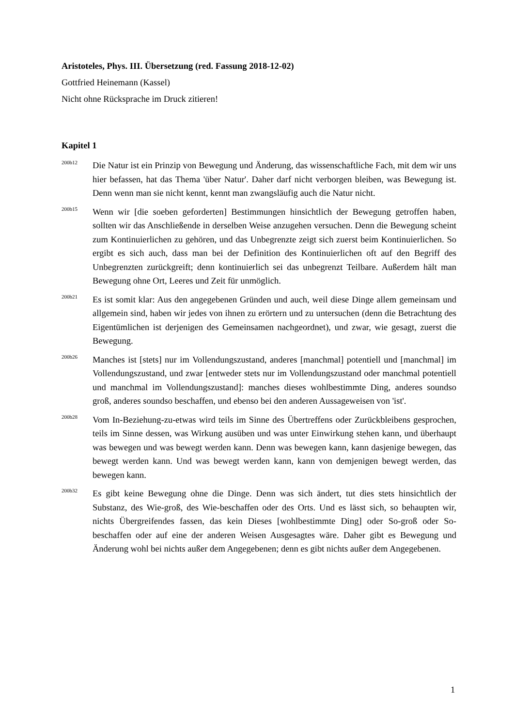Aristoteles, Phys. III. Übersetzung (red. Fassung 2018-12-02)
Gottfried Heinemann (Kassel)
Nicht ohne Rücksprache im Druck zitieren!
Kapitel 1
200b12
Die Natur ist ein Prinzip von Bewegung und Änderung, das wissenschaftliche Fach, mit dem wir uns hier befassen, hat das Thema 'über Natur'. Daher darf nicht verborgen bleiben, was Bewegung ist. Denn wenn man sie nicht kennt, kennt man zwangsläufig auch die Natur nicht.
200b15
Wenn wir [die soeben geforderten] Bestimmungen hinsichtlich der Bewegung getroffen haben, sollten wir das Anschließende in derselben Weise anzugehen versuchen. Denn die Bewegung scheint zum Kontinuierlichen zu gehören, und das Unbegrenzte zeigt sich zuerst beim Kontinuierlichen. So ergibt es sich auch, dass man bei der Definition des Kontinuierlichen oft auf den Begriff des Unbegrenzten zurückgreift; denn kontinuierlich sei das unbegrenzt Teilbare. Außerdem hält man Bewegung ohne Ort, Leeres und Zeit für unmöglich.
200b21
Es ist somit klar: Aus den angegebenen Gründen und auch, weil diese Dinge allem gemeinsam und allgemein sind, haben wir jedes von ihnen zu erörtern und zu untersuchen (denn die Betrachtung des Eigentümlichen ist derjenigen des Gemeinsamen nachgeordnet), und zwar, wie gesagt, zuerst die Bewegung.
200b26
Manches ist [stets] nur im Vollendungszustand, anderes [manchmal] potentiell und [manchmal] im Vollendungszustand, und zwar [entweder stets nur im Vollendungszustand oder manchmal potentiell und manchmal im Vollendungszustand]: manches dieses wohlbestimmte Ding, anderes soundso groß, anderes soundso beschaffen, und ebenso bei den anderen Aussageweisen von 'ist'.
200b28
Vom In-Beziehung-zu-etwas wird teils im Sinne des Übertreffens oder Zurückbleibens gesprochen, teils im Sinne dessen, was Wirkung ausüben und was unter Einwirkung stehen kann, und überhaupt was bewegen und was bewegt werden kann. Denn was bewegen kann, kann dasjenige bewegen, das bewegt werden kann. Und was bewegt werden kann, kann von demjenigen bewegt werden, das bewegen kann.
200b32
Es gibt keine Bewegung ohne die Dinge. Denn was sich ändert, tut dies stets hinsichtlich der Substanz, des Wie-groß, des Wie-beschaffen oder des Orts. Und es lässt sich, so behaupten wir, nichts Übergreifendes fassen, das kein Dieses [wohlbestimmte Ding] oder So-groß oder So-beschaffen oder auf eine der anderen Weisen Ausgesagtes wäre. Daher gibt es Bewegung und Änderung wohl bei nichts außer dem Angegebenen; denn es gibt nichts außer dem Angegebenen.
1